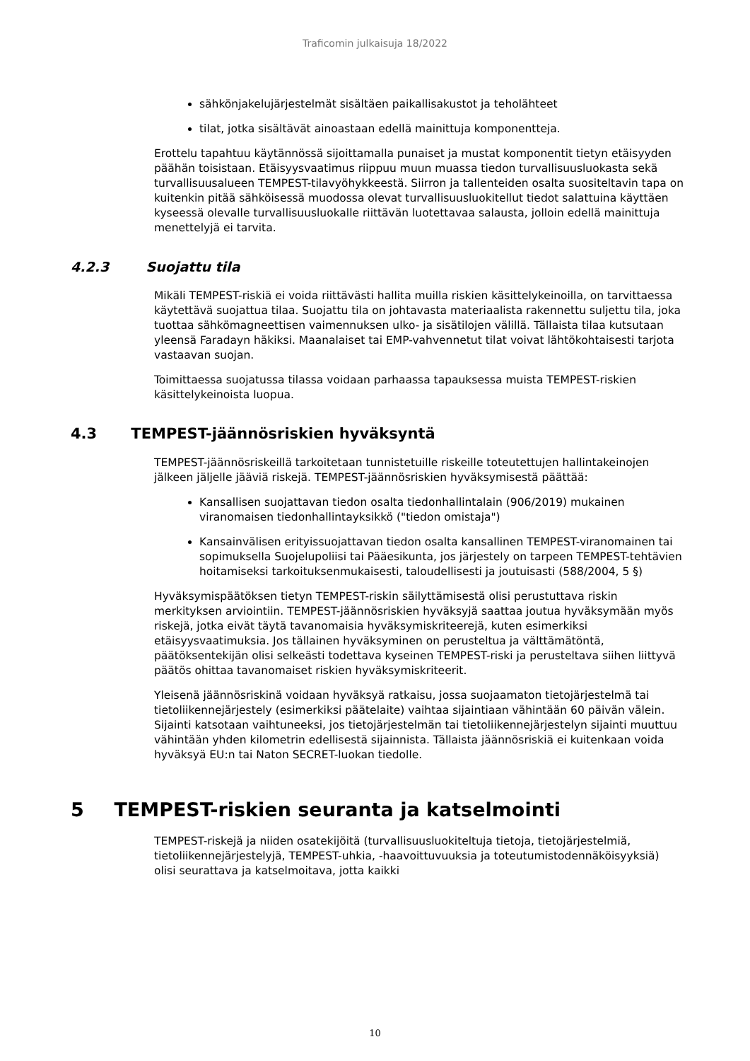Traficomin julkaisuja 18/2022
sähkönjakelujärjestelmät sisältäen paikallisakustot ja teholähteet
tilat, jotka sisältävät ainoastaan edellä mainittuja komponentteja.
Erottelu tapahtuu käytännössä sijoittamalla punaiset ja mustat komponentit tietyn etäisyyden päähän toisistaan. Etäisyysvaatimus riippuu muun muassa tiedon turvallisuusluokasta sekä turvallisuusalueen TEMPEST-tilavyöhykkeestä. Siirron ja tallenteiden osalta suositeltavin tapa on kuitenkin pitää sähköisessä muodossa olevat turvallisuusluokitellut tiedot salattuina käyttäen kyseessä olevalle turvallisuusluokalle riittävän luotettavaa salausta, jolloin edellä mainittuja menettelyjä ei tarvita.
4.2.3 Suojattu tila
Mikäli TEMPEST-riskiä ei voida riittävästi hallita muilla riskien käsittelykeinoilla, on tarvittaessa käytettävä suojattua tilaa. Suojattu tila on johtavasta materiaalista rakennettu suljettu tila, joka tuottaa sähkömagneettisen vaimennuksen ulko- ja sisätilojen välillä. Tällaista tilaa kutsutaan yleensä Faradayn häkiksi. Maanalaiset tai EMP-vahvennetut tilat voivat lähtökohtaisesti tarjota vastaavan suojan.
Toimittaessa suojatussa tilassa voidaan parhaassa tapauksessa muista TEMPEST-riskien käsittelykeinoista luopua.
4.3 TEMPEST-jäännösriskien hyväksyntä
TEMPEST-jäännösriskeillä tarkoitetaan tunnistetuille riskeille toteutettujen hallintakeinojen jälkeen jäljelle jääviä riskejä. TEMPEST-jäännösriskien hyväksymisestä päättää:
Kansallisen suojattavan tiedon osalta tiedonhallintalain (906/2019) mukainen viranomaisen tiedonhallintayksikkö ("tiedon omistaja")
Kansainvälisen erityissuojattavan tiedon osalta kansallinen TEMPEST-viranomainen tai sopimuksella Suojelupoliisi tai Pääesikunta, jos järjestely on tarpeen TEMPEST-tehtävien hoitamiseksi tarkoituksenmukaisesti, taloudellisesti ja joutuisasti (588/2004, 5 §)
Hyväksymispäätöksen tietyn TEMPEST-riskin säilyttämisestä olisi perustuttava riskin merkityksen arviointiin. TEMPEST-jäännösriskien hyväksyjä saattaa joutua hyväksymään myös riskejä, jotka eivät täytä tavanomaisia hyväksymiskriteerejä, kuten esimerkiksi etäisyysvaatimuksia. Jos tällainen hyväksyminen on perusteltua ja välttämätöntä, päätöksentekijän olisi selkeästi todettava kyseinen TEMPEST-riski ja perusteltava siihen liittyvä päätös ohittaa tavanomaiset riskien hyväksymiskriteerit.
Yleisenä jäännösriskinä voidaan hyväksyä ratkaisu, jossa suojaamaton tietojärjestelmä tai tietoliikennejärjestely (esimerkiksi päätelaite) vaihtaa sijaintiaan vähintään 60 päivän välein. Sijainti katsotaan vaihtuneeksi, jos tietojärjestelmän tai tietoliikennejärjestelyn sijainti muuttuu vähintään yhden kilometrin edellisestä sijainnista. Tällaista jäännösriskiä ei kuitenkaan voida hyväksyä EU:n tai Naton SECRET-luokan tiedolle.
5 TEMPEST-riskien seuranta ja katselmointi
TEMPEST-riskejä ja niiden osatekijöitä (turvallisuusluokiteltuja tietoja, tietojärjestelmiä, tietoliikennejärjestelyjä, TEMPEST-uhkia, -haavoittuvuuksia ja toteutumistodennäköisyyksiä) olisi seurattava ja katselmoitava, jotta kaikki
10